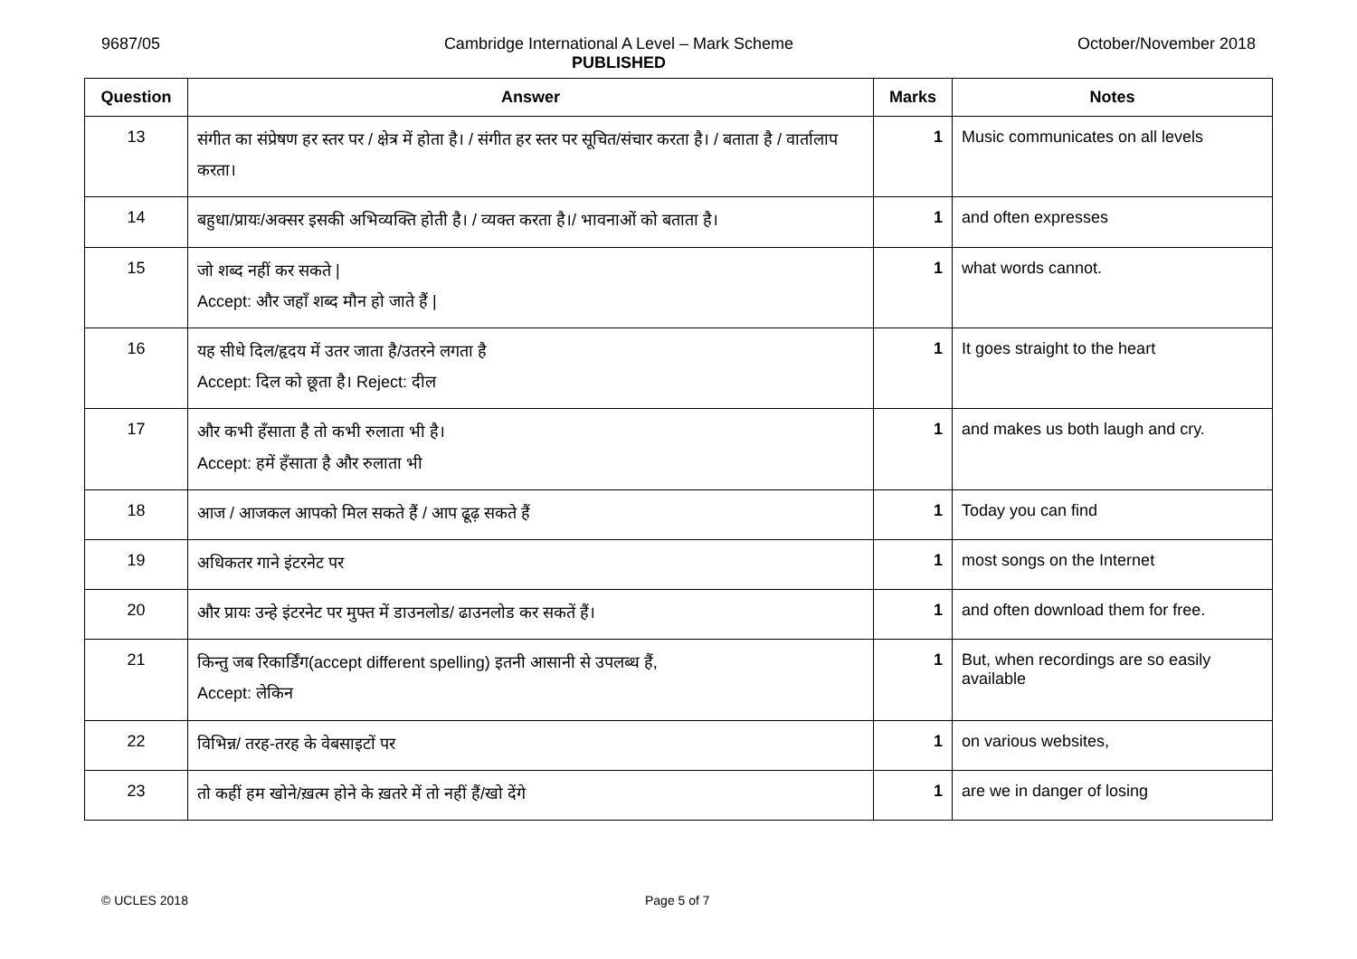9687/05 Cambridge International A Level – Mark Scheme
PUBLISHED October/November 2018
| Question | Answer | Marks | Notes |
| --- | --- | --- | --- |
| 13 | संगीत का संप्रेषण हर स्तर पर / क्षेत्र में होता है। / संगीत हर स्तर पर सूचित/संचार करता है। / बताता है / वार्तालाप करता। | 1 | Music communicates on all levels |
| 14 | बहुधा/प्रायः/अक्सर इसकी अभिव्यक्ति होती है। / व्यक्त करता है।/ भावनाओं को बताता है। | 1 | and often expresses |
| 15 | जो शब्द नहीं कर सकते / Accept: और जहाँ शब्द मौन हो जाते हैं / | 1 | what words cannot. |
| 16 | यह सीधे दिल/हृदय में उतर जाता है/उतरने लगता है Accept: दिल को छूता है। Reject: दील | 1 | It goes straight to the heart |
| 17 | और कभी हँसाता है तो कभी रुलाता भी है। Accept: हमें हँसाता है और रुलाता भी | 1 | and makes us both laugh and cry. |
| 18 | आज / आजकल आपको मिल सकते हैं / आप ढूढ़ सकते हैं | 1 | Today you can find |
| 19 | अधिकतर गाने इंटरनेट पर | 1 | most songs on the Internet |
| 20 | और प्रायः उन्हे इंटरनेट पर मुफ्त में डाउनलोड/ ढाउनलोड कर सकतें हैं। | 1 | and often download them for free. |
| 21 | किन्तु जब रिकार्डिंग(accept different spelling) इतनी आसानी से उपलब्ध हैं, Accept: लेकिन | 1 | But, when recordings are so easily available |
| 22 | विभिन्न/ तरह-तरह के वेबसाइटों पर | 1 | on various websites, |
| 23 | तो कहीं हम खोने/ख़त्म होने के ख़तरे में तो नहीं हैं/खो देंगे | 1 | are we in danger of losing |
© UCLES 2018 Page 5 of 7